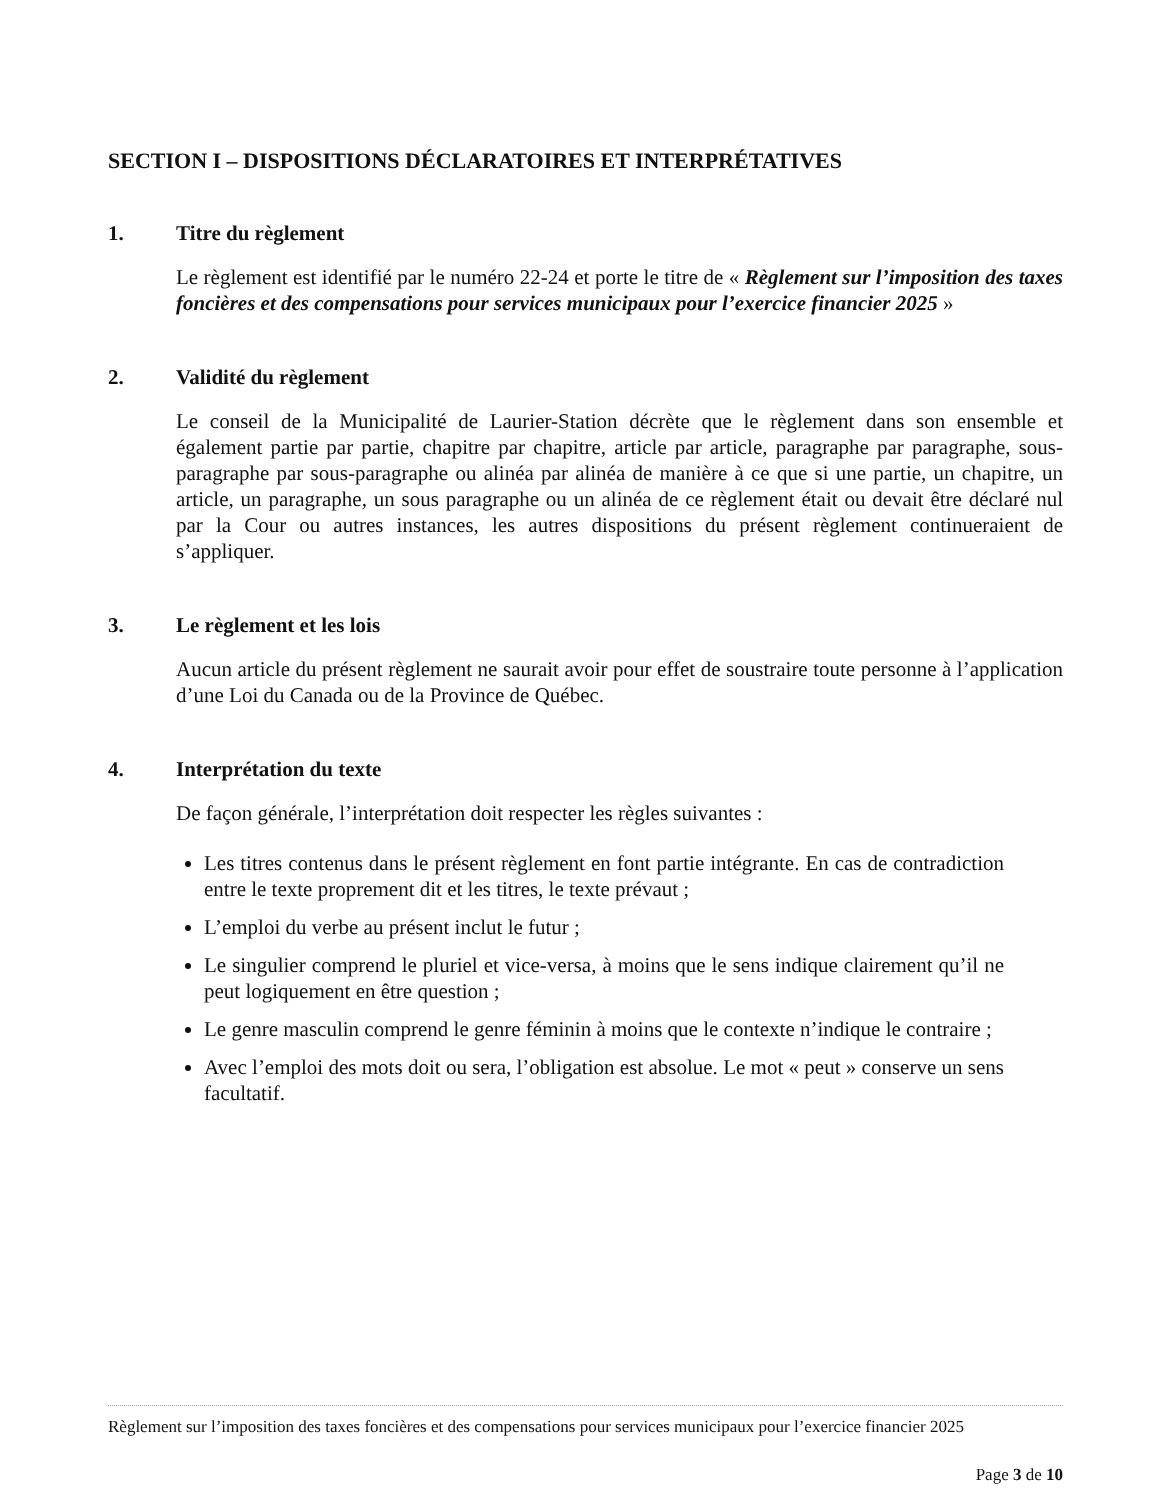SECTION I – DISPOSITIONS DÉCLARATOIRES ET INTERPRÉTATIVES
1. Titre du règlement
Le règlement est identifié par le numéro 22-24 et porte le titre de « Règlement sur l’imposition des taxes foncières et des compensations pour services municipaux pour l’exercice financier 2025 »
2. Validité du règlement
Le conseil de la Municipalité de Laurier-Station décrète que le règlement dans son ensemble et également partie par partie, chapitre par chapitre, article par article, paragraphe par paragraphe, sous-paragraphe par sous-paragraphe ou alinéa par alinéa de manière à ce que si une partie, un chapitre, un article, un paragraphe, un sous paragraphe ou un alinéa de ce règlement était ou devait être déclaré nul par la Cour ou autres instances, les autres dispositions du présent règlement continueraient de s’appliquer.
3. Le règlement et les lois
Aucun article du présent règlement ne saurait avoir pour effet de soustraire toute personne à l’application d’une Loi du Canada ou de la Province de Québec.
4. Interprétation du texte
De façon générale, l’interprétation doit respecter les règles suivantes :
Les titres contenus dans le présent règlement en font partie intégrante. En cas de contradiction entre le texte proprement dit et les titres, le texte prévaut ;
L’emploi du verbe au présent inclut le futur ;
Le singulier comprend le pluriel et vice-versa, à moins que le sens indique clairement qu’il ne peut logiquement en être question ;
Le genre masculin comprend le genre féminin à moins que le contexte n’indique le contraire ;
Avec l’emploi des mots doit ou sera, l’obligation est absolue. Le mot « peut » conserve un sens facultatif.
Règlement sur l’imposition des taxes foncières et des compensations pour services municipaux pour l’exercice financier 2025
Page 3 de 10